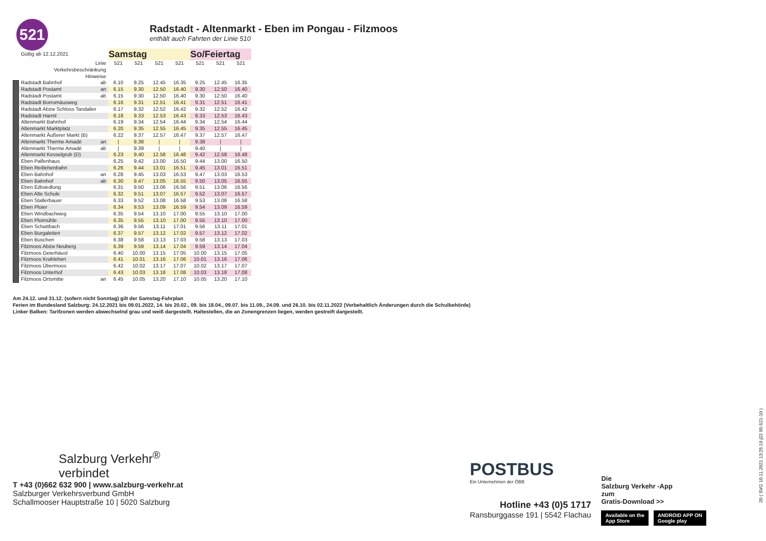521
Radstadt - Altenmarkt - Eben im Pongau - Filzmoos
enthält auch Fahrten der Linie 510
| Gültig ab 12.12.2021 | | Samstag | | | | So/Feiertag | | |
| Linie | | 521 | 521 | 521 | 521 | 521 | 521 | 521 |
| Verkehrsbeschränkung | | | | | | | | |
| Hinweise | | | | | | | | |
| Radstadt Bahnhof | ab | 6.10 | 9.25 | 12.45 | 16.35 | 9.25 | 12.45 | 16.35 |
| Radstadt Postamt | an | 6.15 | 9.30 | 12.50 | 16.40 | 9.30 | 12.50 | 16.40 |
| Radstadt Postamt | ab | 6.15 | 9.30 | 12.50 | 16.40 | 9.30 | 12.50 | 16.40 |
| Radstadt Borromäusweg | | 6.16 | 9.31 | 12.51 | 16.41 | 9.31 | 12.51 | 16.41 |
| Radstadt Abzw Schloss Tandalier | | 6.17 | 9.32 | 12.52 | 16.42 | 9.32 | 12.52 | 16.42 |
| Radstadt Harml | | 6.18 | 9.33 | 12.53 | 16.43 | 9.33 | 12.53 | 16.43 |
| Altenmarkt Bahnhof | | 6.19 | 9.34 | 12.54 | 16.44 | 9.34 | 12.54 | 16.44 |
| Altenmarkt Marktplatz | | 6.20 | 9.35 | 12.55 | 16.45 | 9.35 | 12.55 | 16.45 |
| Altenmarkt Äußerer Markt (B) | | 6.22 | 9.37 | 12.57 | 16.47 | 9.37 | 12.57 | 16.47 |
| Altenmarkt Therme Amadé | an | / | 9.38 | / | / | 9.38 | / | / |
| Altenmarkt Therme Amadé | ab | / | 9.39 | / | / | 9.40 | / | / |
| Altenmarkt Kesselgrub (D) | | 6.23 | 9.40 | 12.58 | 16.48 | 9.42 | 12.58 | 16.48 |
| Eben Palfenhaus | | 6.25 | 9.42 | 13.00 | 16.50 | 9.44 | 13.00 | 16.50 |
| Eben Reitlehenbahn | | 6.26 | 9.44 | 13.01 | 16.51 | 9.45 | 13.01 | 16.51 |
| Eben Bahnhof | an | 6.28 | 9.45 | 13.03 | 16.53 | 9.47 | 13.03 | 16.53 |
| Eben Bahnhof | ab | 6.30 | 9.47 | 13.05 | 16.55 | 9.50 | 13.05 | 16.55 |
| Eben Edtsiedlung | | 6.31 | 9.50 | 13.06 | 16.56 | 9.51 | 13.06 | 16.56 |
| Eben Alte Schule | | 6.32 | 9.51 | 13.07 | 16.57 | 9.52 | 13.07 | 16.57 |
| Eben Stallerbauer | | 6.33 | 9.52 | 13.08 | 16.58 | 9.53 | 13.08 | 16.58 |
| Eben Ploier | | 6.34 | 9.53 | 13.09 | 16.59 | 9.54 | 13.09 | 16.59 |
| Eben Windbachweg | | 6.35 | 9.54 | 13.10 | 17.00 | 9.55 | 13.10 | 17.00 |
| Eben Ploimühle | | 6.35 | 9.55 | 13.10 | 17.00 | 9.55 | 13.10 | 17.00 |
| Eben Schattbach | | 6.36 | 9.56 | 13.11 | 17.01 | 9.56 | 13.11 | 17.01 |
| Eben Burgaleiten | | 6.37 | 9.57 | 13.12 | 17.02 | 9.57 | 13.12 | 17.02 |
| Eben Buschen | | 6.38 | 9.58 | 13.13 | 17.03 | 9.58 | 13.13 | 17.03 |
| Filzmoos Abzw Neuberg | | 6.39 | 9.59 | 13.14 | 17.04 | 9.59 | 13.14 | 17.04 |
| Filzmoos Geierhäusl | | 6.40 | 10.00 | 13.15 | 17.05 | 10.00 | 13.15 | 17.05 |
| Filzmoos Krahlehen | | 6.41 | 10.01 | 13.16 | 17.06 | 10.01 | 13.16 | 17.06 |
| Filzmoos Übermoos | | 6.42 | 10.02 | 13.17 | 17.07 | 10.02 | 13.17 | 17.07 |
| Filzmoos Unterhof | | 6.43 | 10.03 | 13.18 | 17.08 | 10.03 | 13.18 | 17.08 |
| Filzmoos Ortsmitte | an | 6.45 | 10.05 | 13.20 | 17.10 | 10.05 | 13.20 | 17.10 |
Am 24.12. und 31.12. (sofern nicht Sonntag) gilt der Samstag-Fahrplan
Ferien im Bundesland Salzburg: 24.12.2021 bis 09.01.2022, 14. bis 20.02., 09. bis 18.04., 09.07. bis 11.09., 24.09. und 26.10. bis 02.11.2022 (Vorbehaltlich Änderungen durch die Schulbehörde)
Linker Balken: Tarifzonen werden abwechselnd grau und weiß dargestellt. Haltestellen, die an Zonengrenzen liegen, werden gestreift dargestellt.
Salzburg Verkehr<sup>®</sup>
verbindet
T +43 (0)662 632 900 | www.salzburg-verkehr.at
Salzburger Verkehrsverbund GmbH
Schallmooser Hauptstraße 10 | 5020 Salzburg
POSTBUS
Ein Unternehmen der ÖBB
Hotline +43 (0)5 1717
Ransburggasse 191 | 5542 Flachau
Die
Salzburg Verkehr -App
zum
Gratis-Download >>
Available on the
App Store ANDROID APP ON
Google play
20 ( SVG 10.11.2021 13:25:19 j22 95-521-10 )